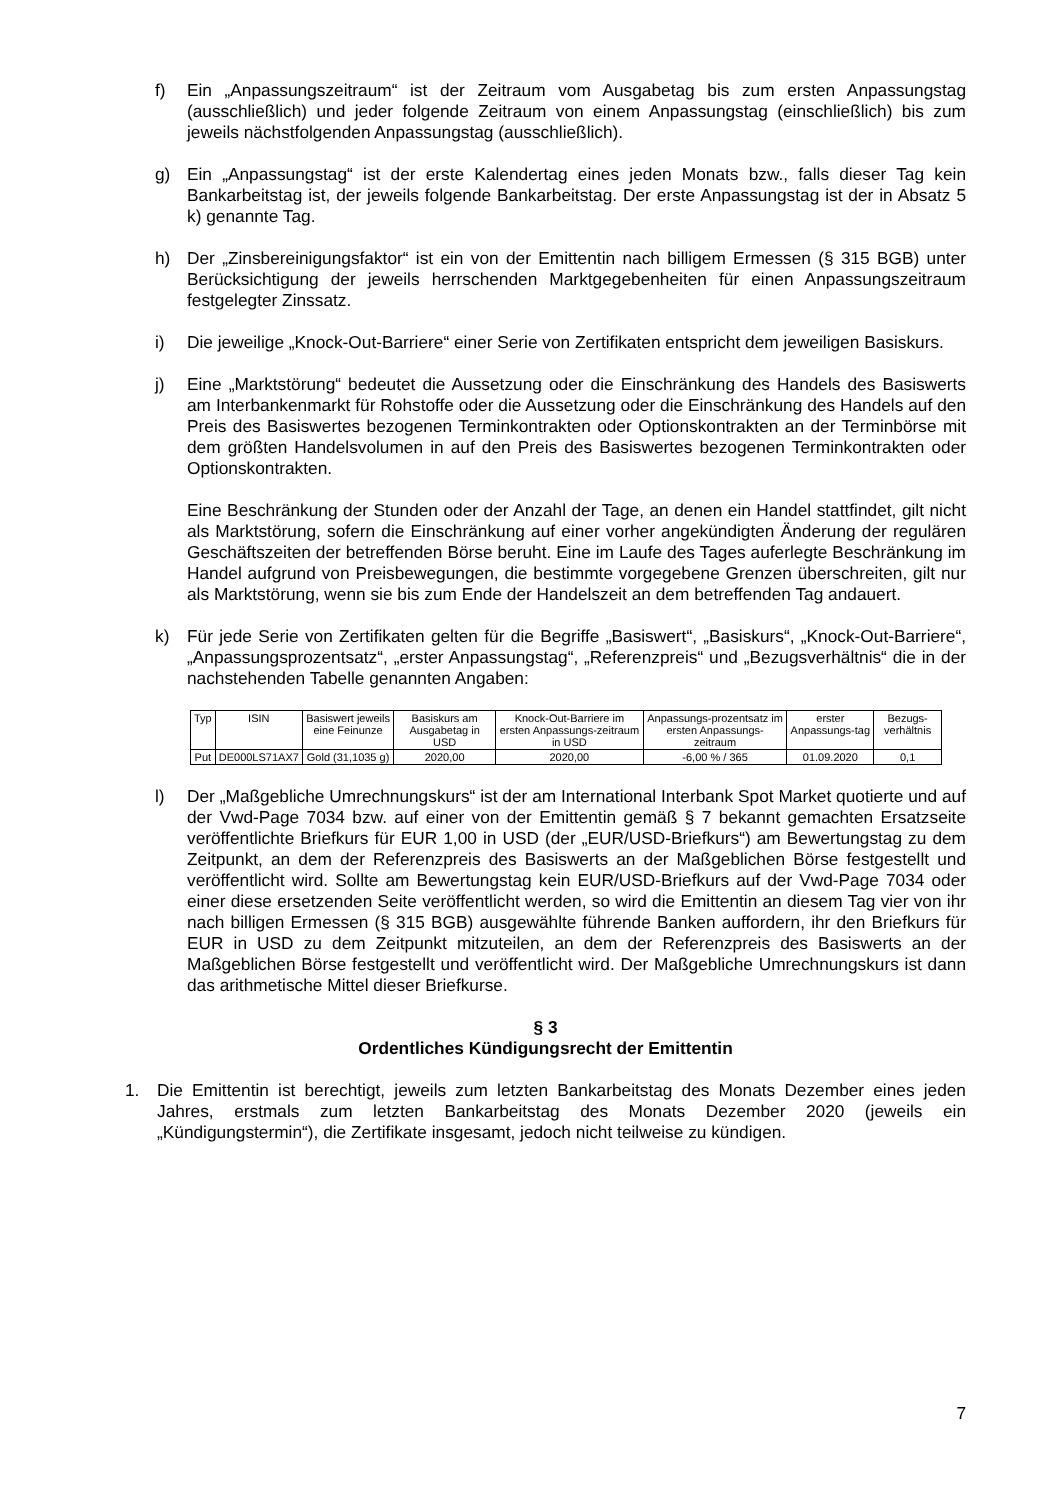f) Ein „Anpassungszeitraum“ ist der Zeitraum vom Ausgabetag bis zum ersten Anpassungstag (ausschließlich) und jeder folgende Zeitraum von einem Anpassungstag (einschließlich) bis zum jeweils nächstfolgenden Anpassungstag (ausschließlich).
g) Ein „Anpassungstag“ ist der erste Kalendertag eines jeden Monats bzw., falls dieser Tag kein Bankarbeitstag ist, der jeweils folgende Bankarbeitstag. Der erste Anpassungstag ist der in Absatz 5 k) genannte Tag.
h) Der „Zinsbereinigungsfaktor“ ist ein von der Emittentin nach billigem Ermessen (§ 315 BGB) unter Berücksichtigung der jeweils herrschenden Marktgegebenheiten für einen Anpassungszeitraum festgelegter Zinssatz.
i) Die jeweilige „Knock-Out-Barriere“ einer Serie von Zertifikaten entspricht dem jeweiligen Basiskurs.
j) Eine „Marktstörung“ bedeutet die Aussetzung oder die Einschränkung des Handels des Basiswerts am Interbankenmarkt für Rohstoffe oder die Aussetzung oder die Einschränkung des Handels auf den Preis des Basiswertes bezogenen Terminkontrakten oder Optionskontrakten an der Terminbörse mit dem größten Handelsvolumen in auf den Preis des Basiswertes bezogenen Terminkontrakten oder Optionskontrakten.
Eine Beschränkung der Stunden oder der Anzahl der Tage, an denen ein Handel stattfindet, gilt nicht als Marktstörung, sofern die Einschränkung auf einer vorher angekündigten Änderung der regulären Geschäftszeiten der betreffenden Börse beruht. Eine im Laufe des Tages auferlegte Beschränkung im Handel aufgrund von Preisbewegungen, die bestimmte vorgegebene Grenzen überschreiten, gilt nur als Marktstörung, wenn sie bis zum Ende der Handelszeit an dem betreffenden Tag andauert.
k) Für jede Serie von Zertifikaten gelten für die Begriffe „Basiswert“, „Basiskurs“, „Knock-Out-Barriere“, „Anpassungsprozentsatz“, „erster Anpassungstag“, „Referenzpreis“ und „Bezugsverhältnis“ die in der nachstehenden Tabelle genannten Angaben:
| Typ | ISIN | Basiswert jeweils eine Feinunze | Basiskurs am Ausgabetag in USD | Knock-Out-Barriere im ersten Anpassungs-zeitraum in USD | Anpassungs-prozentsatz im ersten Anpassungs-zeitraum | erster Anpassungs-tag | Bezugs-verhältnis |
| --- | --- | --- | --- | --- | --- | --- | --- |
| Put | DE000LS71AX7 | Gold (31,1035 g) | 2020,00 | 2020,00 | -6,00 % / 365 | 01.09.2020 | 0,1 |
l) Der „Maßgebliche Umrechnungskurs“ ist der am International Interbank Spot Market quotierte und auf der Vwd-Page 7034 bzw. auf einer von der Emittentin gemäß § 7 bekannt gemachten Ersatzseite veröffentlichte Briefkurs für EUR 1,00 in USD (der „EUR/USD-Briefkurs“) am Bewertungstag zu dem Zeitpunkt, an dem der Referenzpreis des Basiswerts an der Maßgeblichen Börse festgestellt und veröffentlicht wird. Sollte am Bewertungstag kein EUR/USD-Briefkurs auf der Vwd-Page 7034 oder einer diese ersetzenden Seite veröffentlicht werden, so wird die Emittentin an diesem Tag vier von ihr nach billigen Ermessen (§ 315 BGB) ausgewählte führende Banken auffordern, ihr den Briefkurs für EUR in USD zu dem Zeitpunkt mitzuteilen, an dem der Referenzpreis des Basiswerts an der Maßgeblichen Börse festgestellt und veröffentlicht wird. Der Maßgebliche Umrechnungskurs ist dann das arithmetische Mittel dieser Briefkurse.
§ 3
Ordentliches Kündigungsrecht der Emittentin
1. Die Emittentin ist berechtigt, jeweils zum letzten Bankarbeitstag des Monats Dezember eines jeden Jahres, erstmals zum letzten Bankarbeitstag des Monats Dezember 2020 (jeweils ein „Kündigungstermin“), die Zertifikate insgesamt, jedoch nicht teilweise zu kündigen.
7